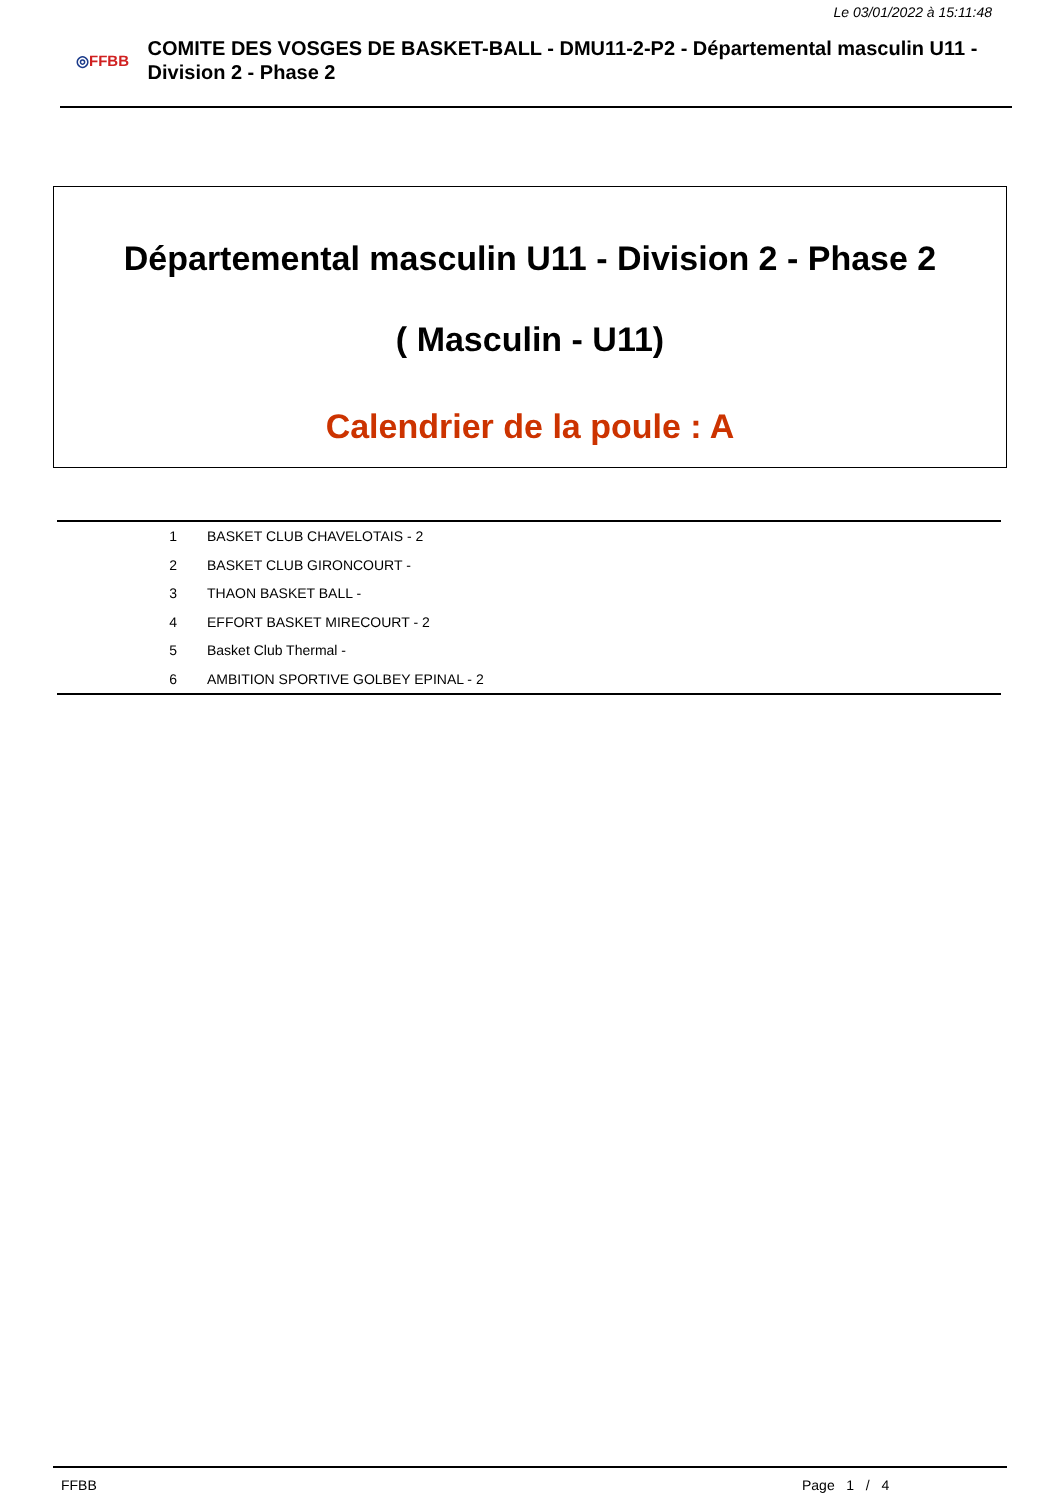Le 03/01/2022 à 15:11:48
◎FFBB
COMITE DES VOSGES DE BASKET-BALL - DMU11-2-P2 - Départemental masculin U11 - Division 2 - Phase 2
Départemental masculin U11 - Division 2 - Phase 2
( Masculin - U11)
Calendrier de la poule : A
| 1 | BASKET CLUB CHAVELOTAIS - 2 |
| 2 | BASKET CLUB GIRONCOURT - |
| 3 | THAON BASKET BALL - |
| 4 | EFFORT BASKET MIRECOURT - 2 |
| 5 | Basket Club Thermal - |
| 6 | AMBITION SPORTIVE GOLBEY EPINAL - 2 |
FFBB Page 1 / 4